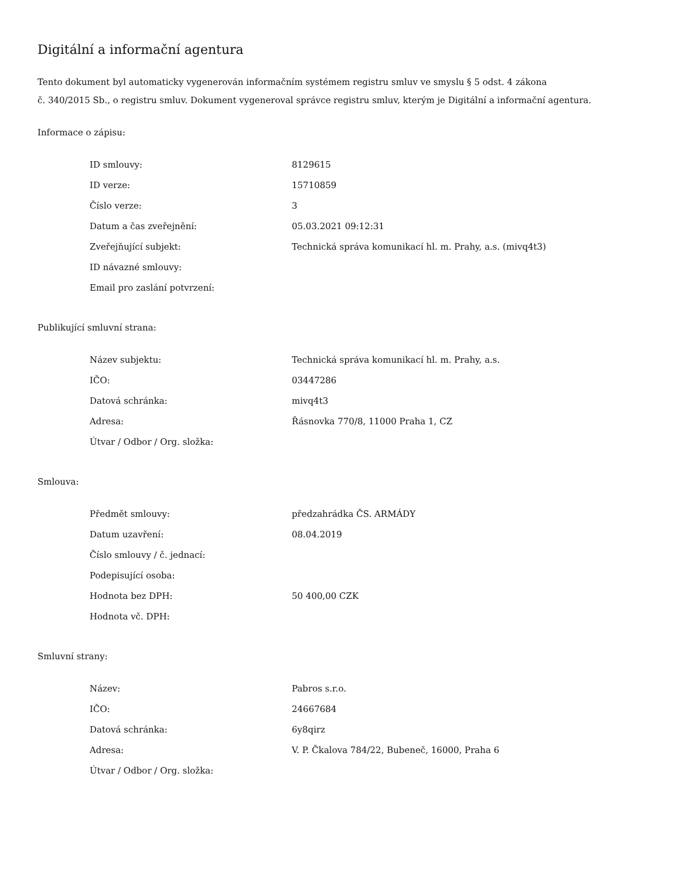Digitální a informační agentura
Tento dokument byl automaticky vygenerován informačním systémem registru smluv ve smyslu § 5 odst. 4 zákona
č. 340/2015 Sb., o registru smluv. Dokument vygeneroval správce registru smluv, kterým je Digitální a informační agentura.
Informace o zápisu:
| ID smlouvy: | 8129615 |
| ID verze: | 15710859 |
| Číslo verze: | 3 |
| Datum a čas zveřejnění: | 05.03.2021 09:12:31 |
| Zveřejňující subjekt: | Technická správa komunikací hl. m. Prahy, a.s. (mivq4t3) |
| ID návazné smlouvy: | |
| Email pro zaslání potvrzení: | |
Publikující smluvní strana:
| Název subjektu: | Technická správa komunikací hl. m. Prahy, a.s. |
| IČO: | 03447286 |
| Datová schránka: | mivq4t3 |
| Adresa: | Řásnovka 770/8, 11000 Praha 1, CZ |
| Útvar / Odbor / Org. složka: | |
Smlouva:
| Předmět smlouvy: | předzahrádka ČS. ARMÁDY |
| Datum uzavření: | 08.04.2019 |
| Číslo smlouvy / č. jednací: | |
| Podepisující osoba: | |
| Hodnota bez DPH: | 50 400,00 CZK |
| Hodnota vč. DPH: | |
Smluvní strany:
| Název: | Pabros s.r.o. |
| IČO: | 24667684 |
| Datová schránka: | 6y8qirz |
| Adresa: | V. P. Čkalova 784/22, Bubeneč, 16000, Praha 6 |
| Útvar / Odbor / Org. složka: | |